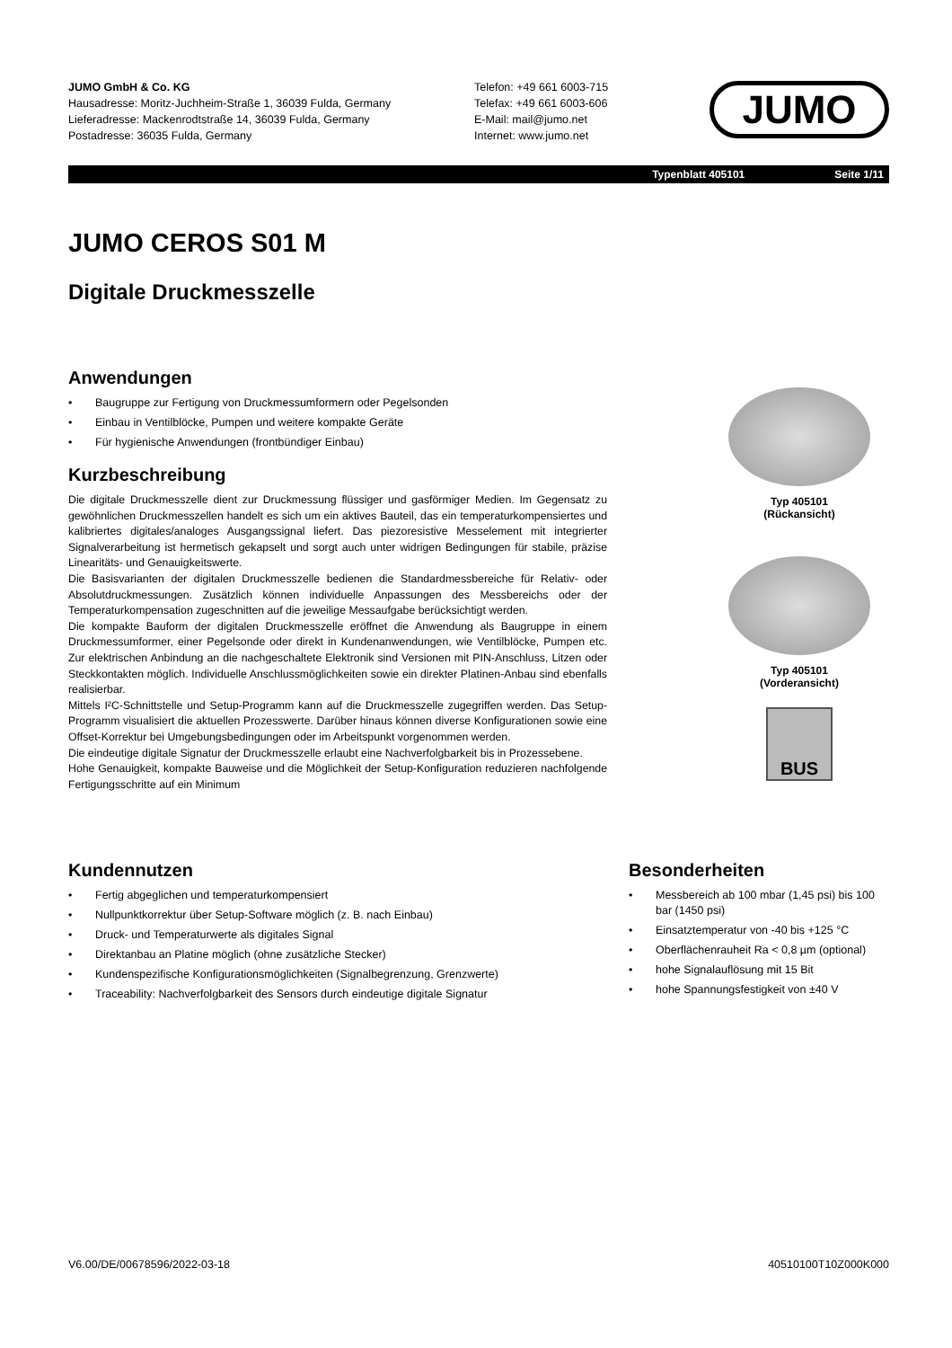JUMO GmbH & Co. KG
Hausadresse: Moritz-Juchheim-Straße 1, 36039 Fulda, Germany
Lieferadresse: Mackenrodtstraße 14, 36039 Fulda, Germany
Postadresse: 36035 Fulda, Germany
Telefon: +49 661 6003-715
Telefax: +49 661 6003-606
E-Mail: mail@jumo.net
Internet: www.jumo.net
JUMO
Typenblatt 405101 Seite 1/11
JUMO CEROS S01 M
Digitale Druckmesszelle
Anwendungen
• Baugruppe zur Fertigung von Druckmessumformern oder Pegelsonden
• Einbau in Ventilblöcke, Pumpen und weitere kompakte Geräte
• Für hygienische Anwendungen (frontbündiger Einbau)
Kurzbeschreibung
Die digitale Druckmesszelle dient zur Druckmessung flüssiger und gasförmiger Medien. Im Gegensatz zu gewöhnlichen Druckmesszellen handelt es sich um ein aktives Bauteil, das ein temperaturkompensiertes und kalibriertes digitales/analoges Ausgangssignal liefert. Das piezoresistive Messelement mit integrierter Signalverarbeitung ist hermetisch gekapselt und sorgt auch unter widrigen Bedingungen für stabile, präzise Linearitäts- und Genauigkeitswerte.
Die Basisvarianten der digitalen Druckmesszelle bedienen die Standardmessbereiche für Relativ- oder Absolutdruckmessungen. Zusätzlich können individuelle Anpassungen des Messbereichs oder der Temperaturkompensation zugeschnitten auf die jeweilige Messaufgabe berücksichtigt werden.
Die kompakte Bauform der digitalen Druckmesszelle eröffnet die Anwendung als Baugruppe in einem Druckmessumformer, einer Pegelsonde oder direkt in Kundenanwendungen, wie Ventilblöcke, Pumpen etc. Zur elektrischen Anbindung an die nachgeschaltete Elektronik sind Versionen mit PIN-Anschluss, Litzen oder Steckkontakten möglich. Individuelle Anschlussmöglichkeiten sowie ein direkter Platinen-Anbau sind ebenfalls realisierbar.
Mittels I²C-Schnittstelle und Setup-Programm kann auf die Druckmesszelle zugegriffen werden. Das Setup-Programm visualisiert die aktuellen Prozesswerte. Darüber hinaus können diverse Konfigurationen sowie eine Offset-Korrektur bei Umgebungsbedingungen oder im Arbeitspunkt vorgenommen werden.
Die eindeutige digitale Signatur der Druckmesszelle erlaubt eine Nachverfolgbarkeit bis in Prozessebene.
Hohe Genauigkeit, kompakte Bauweise und die Möglichkeit der Setup-Konfiguration reduzieren nachfolgende Fertigungsschritte auf ein Minimum
Typ 405101
(Rückansicht)
Typ 405101
(Vorderansicht)
BUS
Kundennutzen
• Fertig abgeglichen und temperaturkompensiert
• Nullpunktkorrektur über Setup-Software möglich (z. B. nach Einbau)
• Druck- und Temperaturwerte als digitales Signal
• Direktanbau an Platine möglich (ohne zusätzliche Stecker)
• Kundenspezifische Konfigurationsmöglichkeiten (Signalbegrenzung, Grenzwerte)
• Traceability: Nachverfolgbarkeit des Sensors durch eindeutige digitale Signatur
Besonderheiten
• Messbereich ab 100 mbar (1,45 psi) bis 100 bar (1450 psi)
• Einsatztemperatur von -40 bis +125 °C
• Oberflächenrauheit Ra < 0,8 µm (optional)
• hohe Signalauflösung mit 15 Bit
• hohe Spannungsfestigkeit von ±40 V
V6.00/DE/00678596/2022-03-18 40510100T10Z000K000